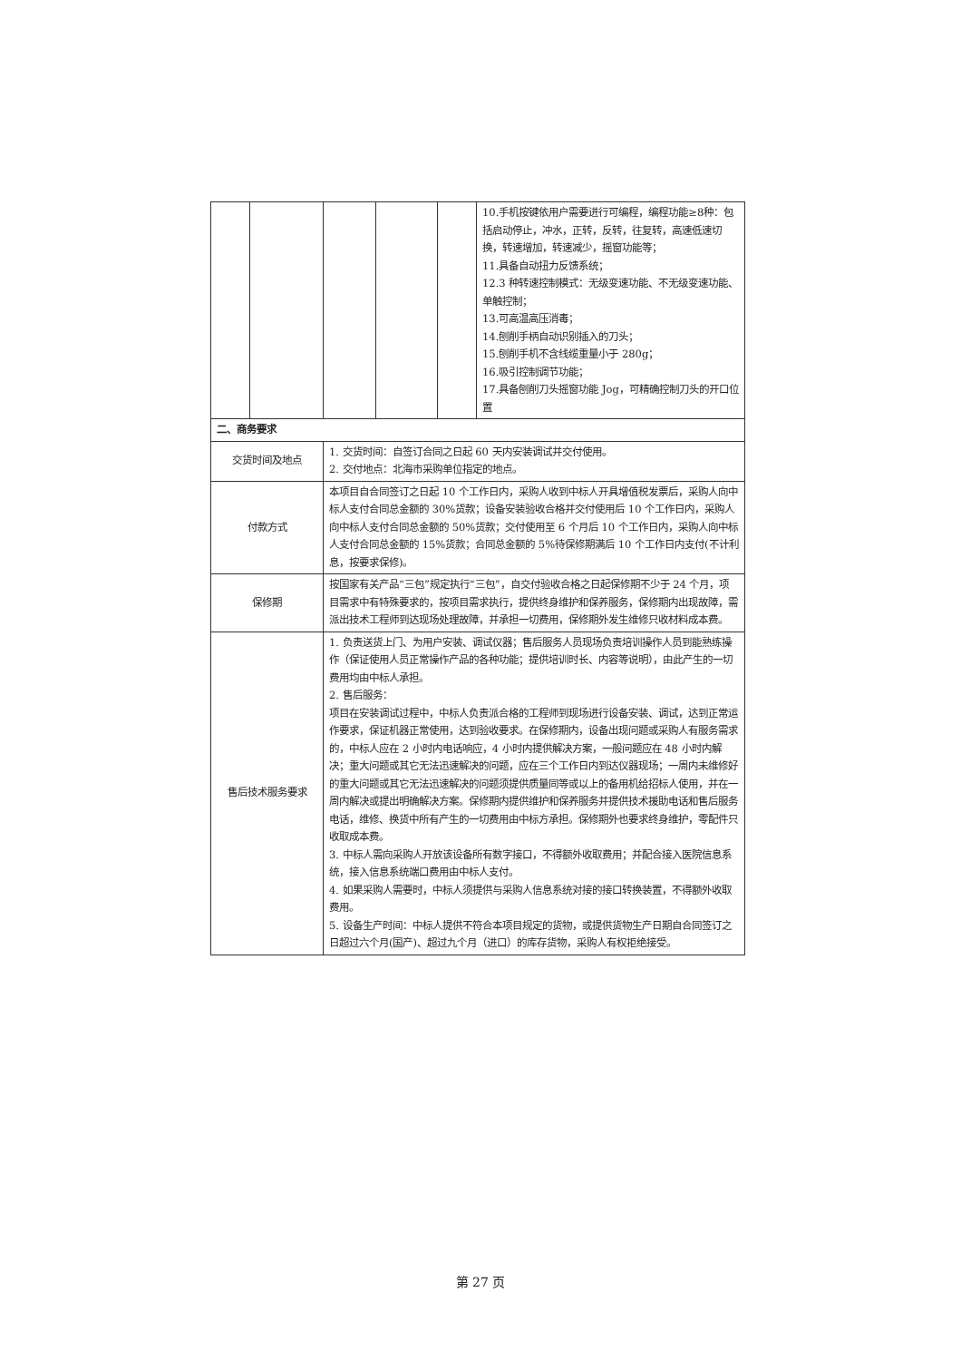| | | | | | 10.手机按键依用户需要进行可编程，编程功能≥8种：包括启动停止，冲水，正转，反转，往复转，高速低速切换，转速增加，转速减少，摇窗功能等； 11.具备自动扭力反馈系统； 12.3 种转速控制模式：无级变速功能、不无级变速功能、单触控制； 13.可高温高压消毒； 14.刨削手柄自动识别插入的刀头； 15.刨削手机不含线缆重量小于 280g； 16.吸引控制调节功能； 17.具备刨削刀头摇窗功能 Jog，可精确控制刀头的开口位置 |
| 二、商务要求 | | | | | |
| 交货时间及地点 | | 1. 交货时间：自签订合同之日起 60 天内安装调试并交付使用。 2. 交付地点：北海市采购单位指定的地点。 | | | |
| 付款方式 | | 本项目自合同签订之日起 10 个工作日内，采购人收到中标人开具增值税发票后，采购人向中标人支付合同总金额的 30%货款；设备安装验收合格并交付使用后 10 个工作日内，采购人向中标人支付合同总金额的 50%货款；交付使用至 6 个月后 10 个工作日内，采购人向中标人支付合同总金额的 15%货款；合同总金额的 5%待保修期满后 10 个工作日内支付(不计利息，按要求保修)。 | | | |
| 保修期 | | 按国家有关产品“三包”规定执行“三包”，自交付验收合格之日起保修期不少于 24 个月，项目需求中有特殊要求的，按项目需求执行，提供终身维护和保养服务，保修期内出现故障，需派出技术工程师到达现场处理故障，并承担一切费用，保修期外发生维修只收材料成本费。 | | | |
| 售后技术服务要求 | | 1. 负责送货上门、为用户安装、调试仪器；售后服务人员现场负责培训操作人员到能熟练操作（保证使用人员正常操作产品的各种功能；提供培训时长、内容等说明），由此产生的一切费用均由中标人承担。 2. 售后服务： 项目在安装调试过程中，中标人负责派合格的工程师到现场进行设备安装、调试，达到正常运作要求，保证机器正常使用，达到验收要求。在保修期内，设备出现问题或采购人有服务需求的，中标人应在 2 小时内电话响应，4 小时内提供解决方案，一般问题应在 48 小时内解决；重大问题或其它无法迅速解决的问题，应在三个工作日内到达仪器现场；一周内未维修好的重大问题或其它无法迅速解决的问题须提供质量同等或以上的备用机给招标人使用，并在一周内解决或提出明确解决方案。保修期内提供维护和保养服务并提供技术援助电话和售后服务电话，维修、换货中所有产生的一切费用由中标方承担。保修期外也要求终身维护，零配件只收取成本费。 3. 中标人需向采购人开放该设备所有数字接口，不得额外收取费用；并配合接入医院信息系统，接入信息系统端口费用由中标人支付。 4. 如果采购人需要时，中标人须提供与采购人信息系统对接的接口转换装置，不得额外收取费用。 5. 设备生产时间：中标人提供不符合本项目规定的货物，或提供货物生产日期自合同签订之日超过六个月(国产)、超过九个月（进口）的库存货物，采购人有权拒绝接受。 | | | |
第 27 页